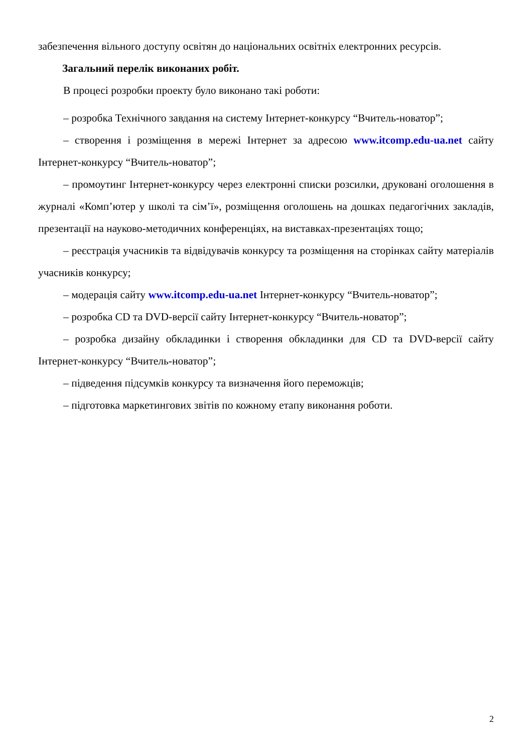забезпечення вільного доступу освітян до національних освітніх електронних ресурсів.
Загальний перелік виконаних робіт.
В процесі розробки проекту було виконано такі роботи:
– розробка Технічного завдання на систему Інтернет-конкурсу “Вчитель-новатор”;
– створення і розміщення в мережі Інтернет за адресою www.itcomp.edu-ua.net сайту Інтернет-конкурсу “Вчитель-новатор”;
– промоутинг Інтернет-конкурсу через електронні списки розсилки, друковані оголошення в журналі «Комп’ютер у школі та сім’ї», розміщення оголошень на дошках педагогічних закладів, презентації на науково-методичних конференціях, на виставках-презентаціях тощо;
– реєстрація учасників та відвідувачів конкурсу та розміщення на сторінках сайту матеріалів учасників конкурсу;
– модерація сайту www.itcomp.edu-ua.net Інтернет-конкурсу “Вчитель-новатор”;
– розробка CD та DVD-версії сайту Інтернет-конкурсу “Вчитель-новатор”;
– розробка дизайну обкладинки і створення обкладинки для CD та DVD-версії сайту Інтернет-конкурсу “Вчитель-новатор”;
– підведення підсумків конкурсу та визначення його переможців;
– підготовка маркетингових звітів по кожному етапу виконання роботи.
2